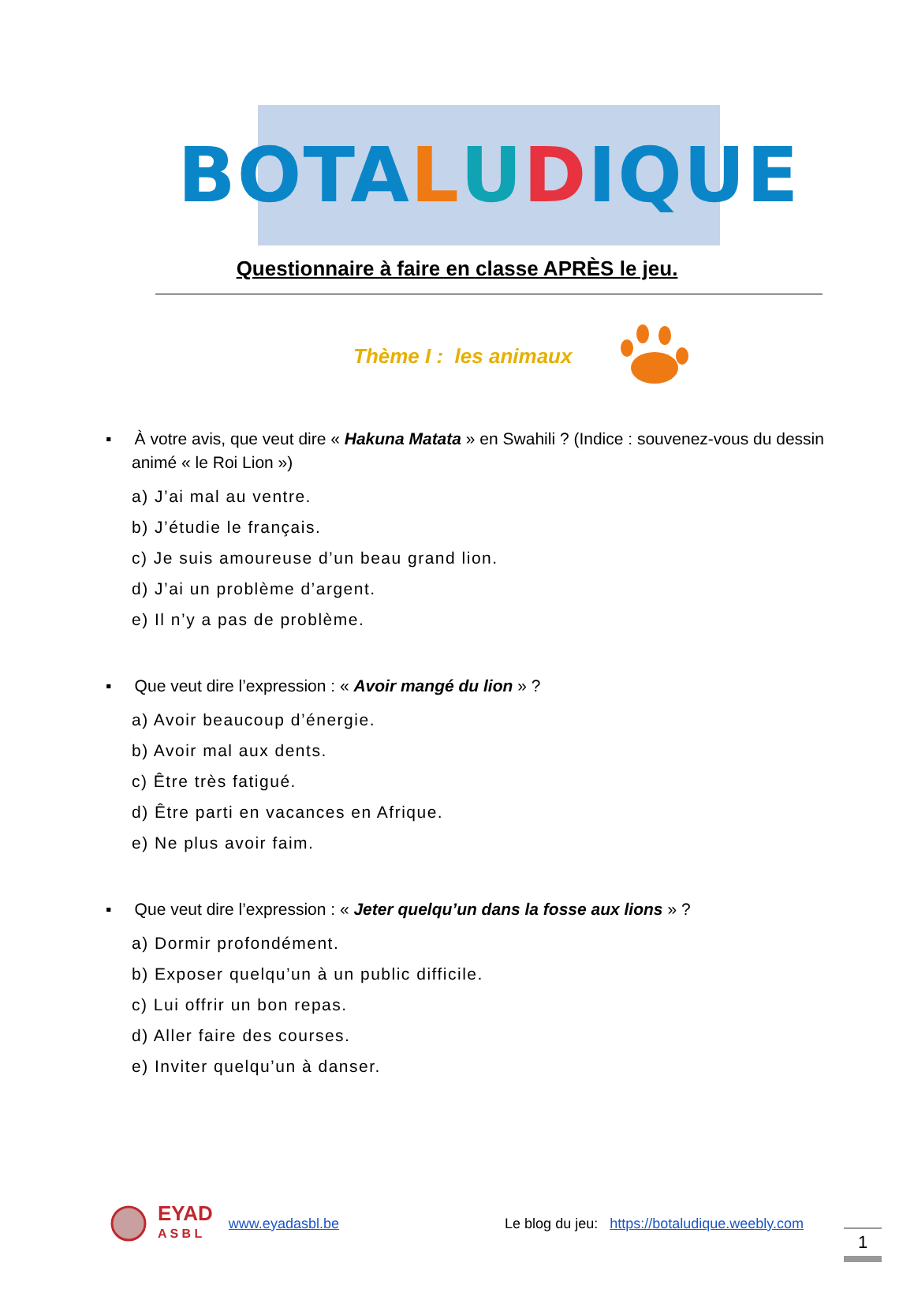BOTA L U D IQUE
Questionnaire à faire en classe APRÈS le jeu.
Thème I : les animaux
▪ À votre avis, que veut dire « Hakuna Matata » en Swahili ? (Indice : souvenez-vous du dessin animé « le Roi Lion »)
a) J’ai mal au ventre.
b) J’étudie le français.
c) Je suis amoureuse d’un beau grand lion.
d) J’ai un problème d’argent.
e) Il n’y a pas de problème.
▪ Que veut dire l’expression : « Avoir mangé du lion » ?
a) Avoir beaucoup d’énergie.
b) Avoir mal aux dents.
c) Être très fatigué.
d) Être parti en vacances en Afrique.
e) Ne plus avoir faim.
▪ Que veut dire l’expression : « Jeter quelqu’un dans la fosse aux lions » ?
a) Dormir profondément.
b) Exposer quelqu’un à un public difficile.
c) Lui offrir un bon repas.
d) Aller faire des courses.
e) Inviter quelqu’un à danser.
EYAD
A S B L www.eyadasbl.be Le blog du jeu: https://botaludique.weebly.com
1